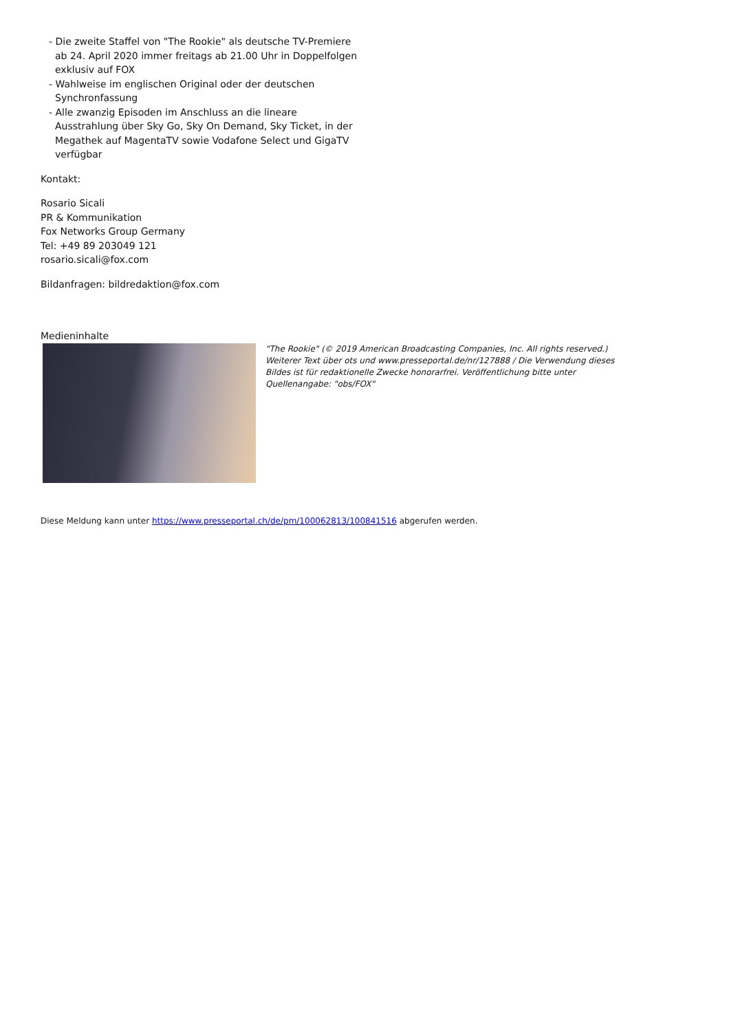- Die zweite Staffel von "The Rookie" als deutsche TV-Premiere ab 24. April 2020 immer freitags ab 21.00 Uhr in Doppelfolgen exklusiv auf FOX
- Wahlweise im englischen Original oder der deutschen Synchronfassung
- Alle zwanzig Episoden im Anschluss an die lineare Ausstrahlung über Sky Go, Sky On Demand, Sky Ticket, in der Megathek auf MagentaTV sowie Vodafone Select und GigaTV verfügbar
Kontakt:
Rosario Sicali
PR & Kommunikation
Fox Networks Group Germany
Tel: +49 89 203049 121
rosario.sicali@fox.com
Bildanfragen: bildredaktion@fox.com
Medieninhalte
"The Rookie" (© 2019 American Broadcasting Companies, Inc. All rights reserved.) Weiterer Text über ots und www.presseportal.de/nr/127888 / Die Verwendung dieses Bildes ist für redaktionelle Zwecke honorarfrei. Veröffentlichung bitte unter Quellenangabe: "obs/FOX"
Diese Meldung kann unter https://www.presseportal.ch/de/pm/100062813/100841516 abgerufen werden.